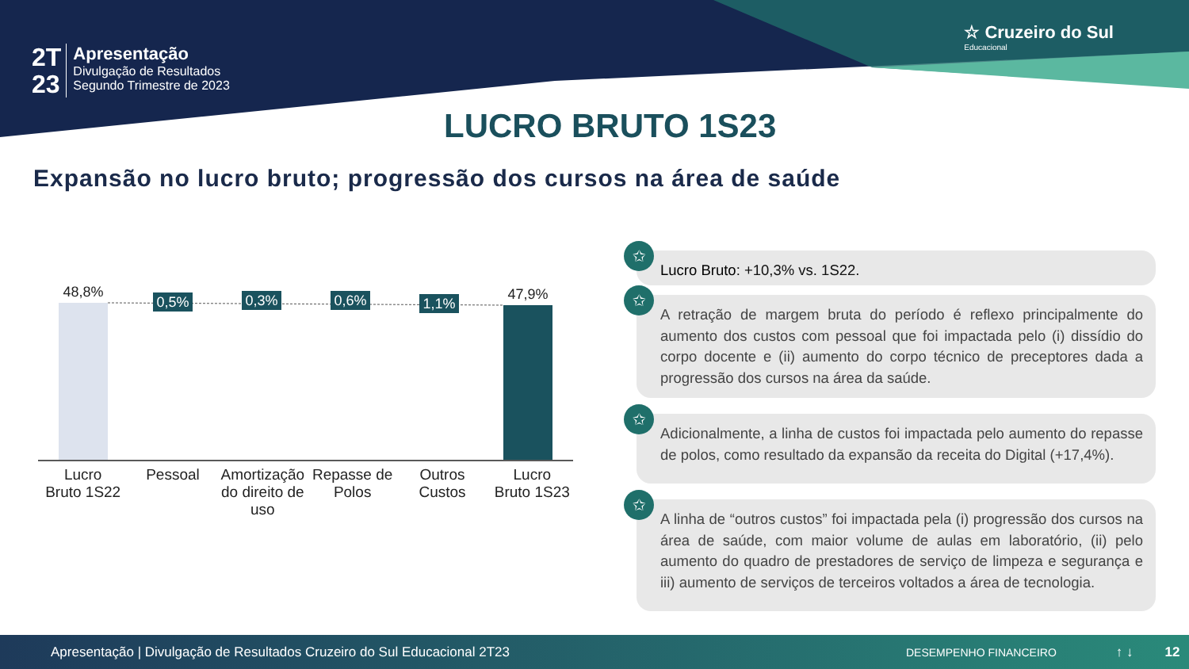2T
23
Apresentação
Divulgação de Resultados
Segundo Trimestre de 2023
☆ Cruzeiro do Sul
Educacional
LUCRO BRUTO 1S23
Expansão no lucro bruto; progressão dos cursos na área de saúde
0,5%
0,3%
0,6%
1,1%
48,8%
47,9%
Lucro
Bruto 1S22
Pessoal Amortização do direito de uso Repasse de Polos Outros Custos Lucro
Bruto 1S23
✩
Lucro Bruto: +10,3% vs. 1S22.
✩
A retração de margem bruta do período é reflexo principalmente do aumento dos custos com pessoal que foi impactada pelo (i) dissídio do corpo docente e (ii) aumento do corpo técnico de preceptores dada a progressão dos cursos na área da saúde.
✩
Adicionalmente, a linha de custos foi impactada pelo aumento do repasse de polos, como resultado da expansão da receita do Digital (+17,4%).
✩
A linha de “outros custos” foi impactada pela (i) progressão dos cursos na área de saúde, com maior volume de aulas em laboratório, (ii) pelo aumento do quadro de prestadores de serviço de limpeza e segurança e iii) aumento de serviços de terceiros voltados a área de tecnologia.
Apresentação | Divulgação de Resultados Cruzeiro do Sul Educacional 2T23 DESEMPENHO FINANCEIRO ↑ ↓ 12